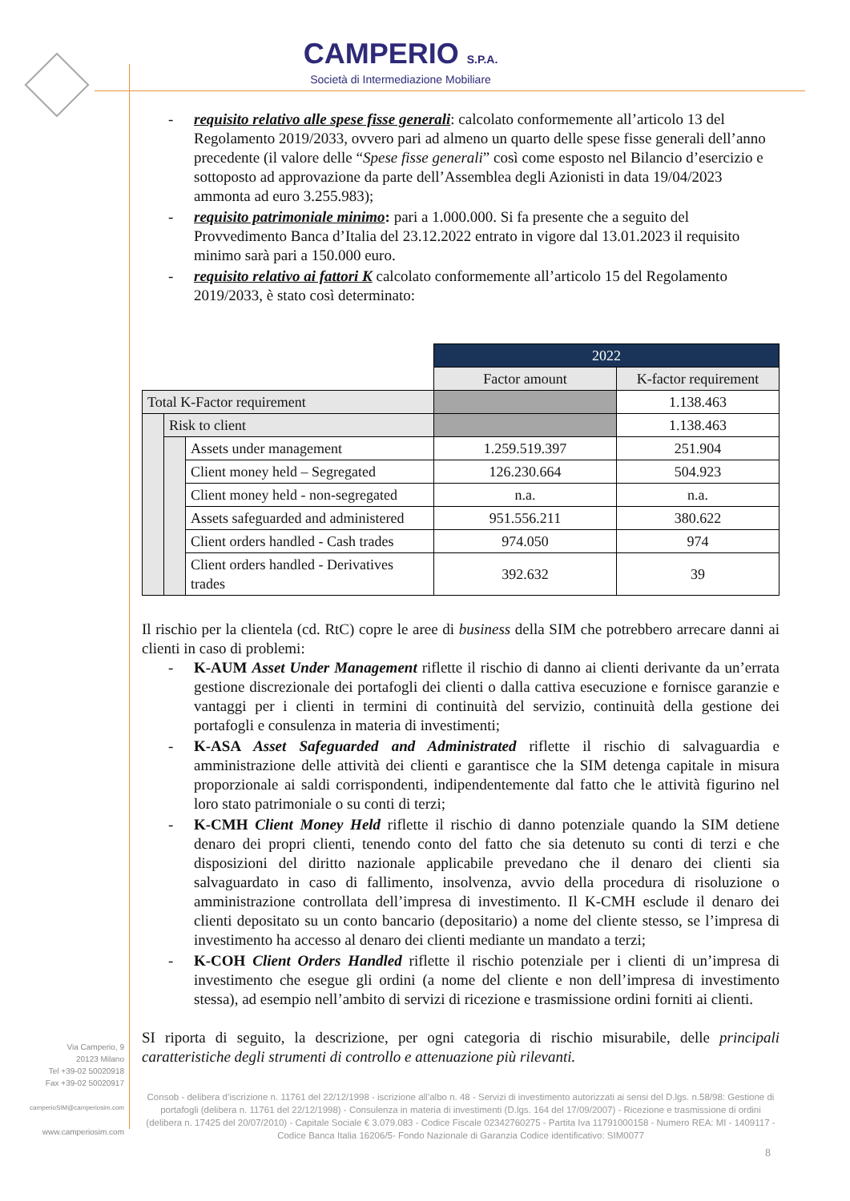CAMPERIO S.P.A.
Società di Intermediazione Mobiliare
- requisito relativo alle spese fisse generali: calcolato conformemente all’articolo 13 del Regolamento 2019/2033, ovvero pari ad almeno un quarto delle spese fisse generali dell’anno precedente (il valore delle “Spese fisse generali” così come esposto nel Bilancio d’esercizio e sottoposto ad approvazione da parte dell’Assemblea degli Azionisti in data 19/04/2023 ammonta ad euro 3.255.983);
- requisito patrimoniale minimo: pari a 1.000.000. Si fa presente che a seguito del Provvedimento Banca d’Italia del 23.12.2022 entrato in vigore dal 13.01.2023 il requisito minimo sarà pari a 150.000 euro.
- requisito relativo ai fattori K calcolato conformemente all’articolo 15 del Regolamento 2019/2033, è stato così determinato:
| | | | 2022 | |
| | | | Factor amount | K-factor requirement |
| Total K-Factor requirement | | | | 1.138.463 |
| | Risk to client | | | 1.138.463 |
| | | Assets under management | 1.259.519.397 | 251.904 |
| | | Client money held – Segregated | 126.230.664 | 504.923 |
| | | Client money held - non-segregated | n.a. | n.a. |
| | | Assets safeguarded and administered | 951.556.211 | 380.622 |
| | | Client orders handled - Cash trades | 974.050 | 974 |
| | | Client orders handled - Derivatives trades | 392.632 | 39 |
Il rischio per la clientela (cd. RtC) copre le aree di business della SIM che potrebbero arrecare danni ai clienti in caso di problemi:
- K-AUM Asset Under Management riflette il rischio di danno ai clienti derivante da un’errata gestione discrezionale dei portafogli dei clienti o dalla cattiva esecuzione e fornisce garanzie e vantaggi per i clienti in termini di continuità del servizio, continuità della gestione dei portafogli e consulenza in materia di investimenti;
- K-ASA Asset Safeguarded and Administrated riflette il rischio di salvaguardia e amministrazione delle attività dei clienti e garantisce che la SIM detenga capitale in misura proporzionale ai saldi corrispondenti, indipendentemente dal fatto che le attività figurino nel loro stato patrimoniale o su conti di terzi;
- K-CMH Client Money Held riflette il rischio di danno potenziale quando la SIM detiene denaro dei propri clienti, tenendo conto del fatto che sia detenuto su conti di terzi e che disposizioni del diritto nazionale applicabile prevedano che il denaro dei clienti sia salvaguardato in caso di fallimento, insolvenza, avvio della procedura di risoluzione o amministrazione controllata dell’impresa di investimento. Il K-CMH esclude il denaro dei clienti depositato su un conto bancario (depositario) a nome del cliente stesso, se l’impresa di investimento ha accesso al denaro dei clienti mediante un mandato a terzi;
- K-COH Client Orders Handled riflette il rischio potenziale per i clienti di un’impresa di investimento che esegue gli ordini (a nome del cliente e non dell’impresa di investimento stessa), ad esempio nell’ambito di servizi di ricezione e trasmissione ordini forniti ai clienti.
SI riporta di seguito, la descrizione, per ogni categoria di rischio misurabile, delle principali caratteristiche degli strumenti di controllo e attenuazione più rilevanti.
Via Camperio, 9
20123 Milano
Tel +39-02 50020918
Fax +39-02 50020917
camperioSIM@camperiosim.com
www.camperiosim.com
Consob - delibera d’iscrizione n. 11761 del 22/12/1998 - iscrizione all’albo n. 48 - Servizi di investimento autorizzati ai sensi del D.lgs. n.58/98: Gestione di portafogli (delibera n. 11761 del 22/12/1998) - Consulenza in materia di investimenti (D.lgs. 164 del 17/09/2007) - Ricezione e trasmissione di ordini (delibera n. 17425 del 20/07/2010) - Capitale Sociale € 3.079.083 - Codice Fiscale 02342760275 - Partita Iva 11791000158 - Numero REA: MI - 1409117 - Codice Banca Italia 16206/5- Fondo Nazionale di Garanzia Codice identificativo: SIM0077
8